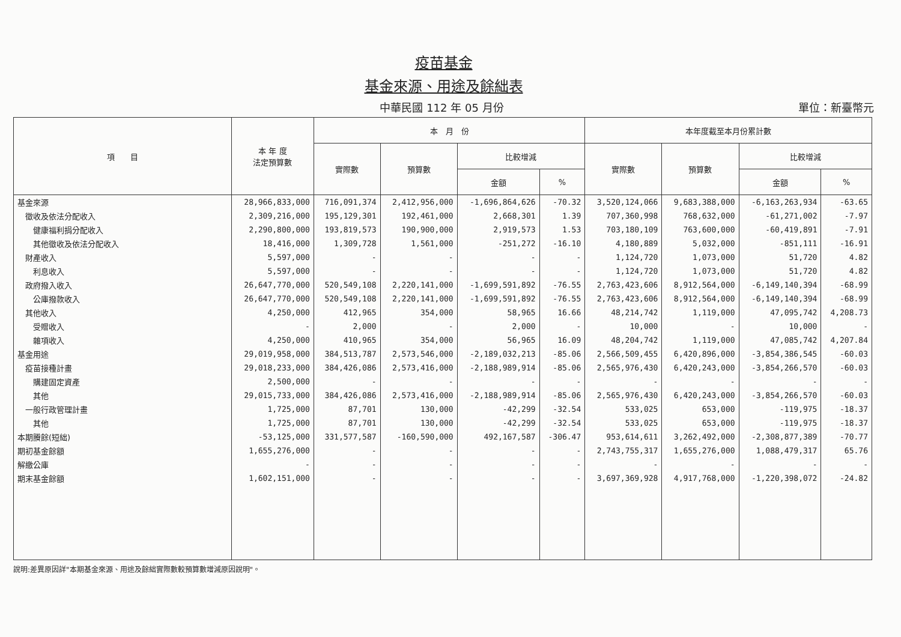疫苗基金
基金來源、用途及餘絀表
中華民國 112 年 05 月份 單位：新臺幣元
| 項 目 | 本 年 度 法定預算數 | 本 月 份 | | | | 本年度截至本月份累計數 | | | |
| --- | --- | --- | --- | --- | --- | --- | --- | --- | --- |
| | | 實際數 | 預算數 | 比較增減 | | 實際數 | 預算數 | 比較增減 | |
| | | | | 金額 | % | | | 金額 | % |
| 基金來源 | 28,966,833,000 | 716,091,374 | 2,412,956,000 | -1,696,864,626 | -70.32 | 3,520,124,066 | 9,683,388,000 | -6,163,263,934 | -63.65 |
| 徵收及依法分配收入 | 2,309,216,000 | 195,129,301 | 192,461,000 | 2,668,301 | 1.39 | 707,360,998 | 768,632,000 | -61,271,002 | -7.97 |
| 健康福利捐分配收入 | 2,290,800,000 | 193,819,573 | 190,900,000 | 2,919,573 | 1.53 | 703,180,109 | 763,600,000 | -60,419,891 | -7.91 |
| 其他徵收及依法分配收入 | 18,416,000 | 1,309,728 | 1,561,000 | -251,272 | -16.10 | 4,180,889 | 5,032,000 | -851,111 | -16.91 |
| 財產收入 | 5,597,000 | - | - | - | - | 1,124,720 | 1,073,000 | 51,720 | 4.82 |
| 利息收入 | 5,597,000 | - | - | - | - | 1,124,720 | 1,073,000 | 51,720 | 4.82 |
| 政府撥入收入 | 26,647,770,000 | 520,549,108 | 2,220,141,000 | -1,699,591,892 | -76.55 | 2,763,423,606 | 8,912,564,000 | -6,149,140,394 | -68.99 |
| 公庫撥款收入 | 26,647,770,000 | 520,549,108 | 2,220,141,000 | -1,699,591,892 | -76.55 | 2,763,423,606 | 8,912,564,000 | -6,149,140,394 | -68.99 |
| 其他收入 | 4,250,000 | 412,965 | 354,000 | 58,965 | 16.66 | 48,214,742 | 1,119,000 | 47,095,742 | 4,208.73 |
| 受贈收入 | - | 2,000 | - | 2,000 | - | 10,000 | - | 10,000 | - |
| 雜項收入 | 4,250,000 | 410,965 | 354,000 | 56,965 | 16.09 | 48,204,742 | 1,119,000 | 47,085,742 | 4,207.84 |
| 基金用途 | 29,019,958,000 | 384,513,787 | 2,573,546,000 | -2,189,032,213 | -85.06 | 2,566,509,455 | 6,420,896,000 | -3,854,386,545 | -60.03 |
| 疫苗接種計畫 | 29,018,233,000 | 384,426,086 | 2,573,416,000 | -2,188,989,914 | -85.06 | 2,565,976,430 | 6,420,243,000 | -3,854,266,570 | -60.03 |
| 購建固定資產 | 2,500,000 | - | - | - | - | - | - | - | - |
| 其他 | 29,015,733,000 | 384,426,086 | 2,573,416,000 | -2,188,989,914 | -85.06 | 2,565,976,430 | 6,420,243,000 | -3,854,266,570 | -60.03 |
| 一般行政管理計畫 | 1,725,000 | 87,701 | 130,000 | -42,299 | -32.54 | 533,025 | 653,000 | -119,975 | -18.37 |
| 其他 | 1,725,000 | 87,701 | 130,000 | -42,299 | -32.54 | 533,025 | 653,000 | -119,975 | -18.37 |
| 本期賸餘(短絀) | -53,125,000 | 331,577,587 | -160,590,000 | 492,167,587 | -306.47 | 953,614,611 | 3,262,492,000 | -2,308,877,389 | -70.77 |
| 期初基金餘額 | 1,655,276,000 | - | - | - | - | 2,743,755,317 | 1,655,276,000 | 1,088,479,317 | 65.76 |
| 解繳公庫 | - | - | - | - | - | - | - | - | - |
| 期末基金餘額 | 1,602,151,000 | - | - | - | - | 3,697,369,928 | 4,917,768,000 | -1,220,398,072 | -24.82 |
說明:差異原因詳"本期基金來源、用途及餘絀實際數較預算數增減原因說明"。